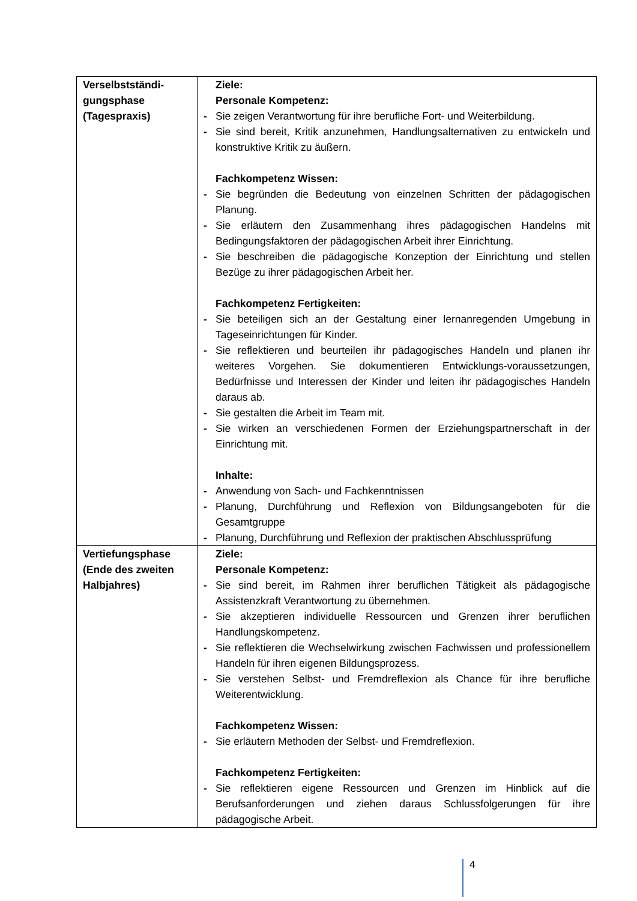| Verselbstständi- gungsphase (Tagespraxis) | Ziele: Personale Kompetenz: - Sie zeigen Verantwortung für ihre berufliche Fort- und Weiterbildung. - Sie sind bereit, Kritik anzunehmen, Handlungsalternativen zu entwickeln und konstruktive Kritik zu äußern. Fachkompetenz Wissen: - Sie begründen die Bedeutung von einzelnen Schritten der pädagogischen Planung. - Sie erläutern den Zusammenhang ihres pädagogischen Handelns mit Bedingungsfaktoren der pädagogischen Arbeit ihrer Einrichtung. - Sie beschreiben die pädagogische Konzeption der Einrichtung und stellen Bezüge zu ihrer pädagogischen Arbeit her. Fachkompetenz Fertigkeiten: - Sie beteiligen sich an der Gestaltung einer lernanregenden Umgebung in Tageseinrichtungen für Kinder. - Sie reflektieren und beurteilen ihr pädagogisches Handeln und planen ihr weiteres Vorgehen. Sie dokumentieren Entwicklungs-voraussetzungen, Bedürfnisse und Interessen der Kinder und leiten ihr pädagogisches Handeln daraus ab. - Sie gestalten die Arbeit im Team mit. - Sie wirken an verschiedenen Formen der Erziehungspartnerschaft in der Einrichtung mit. Inhalte: - Anwendung von Sach- und Fachkenntnissen - Planung, Durchführung und Reflexion von Bildungsangeboten für die Gesamtgruppe - Planung, Durchführung und Reflexion der praktischen Abschlussprüfung |
| Vertiefungsphase (Ende des zweiten Halbjahres) | Ziele: Personale Kompetenz: - Sie sind bereit, im Rahmen ihrer beruflichen Tätigkeit als pädagogische Assistenzkraft Verantwortung zu übernehmen. - Sie akzeptieren individuelle Ressourcen und Grenzen ihrer beruflichen Handlungskompetenz. - Sie reflektieren die Wechselwirkung zwischen Fachwissen und professionellem Handeln für ihren eigenen Bildungsprozess. - Sie verstehen Selbst- und Fremdreflexion als Chance für ihre berufliche Weiterentwicklung. Fachkompetenz Wissen: - Sie erläutern Methoden der Selbst- und Fremdreflexion. Fachkompetenz Fertigkeiten: - Sie reflektieren eigene Ressourcen und Grenzen im Hinblick auf die Berufsanforderungen und ziehen daraus Schlussfolgerungen für ihre pädagogische Arbeit. |
4